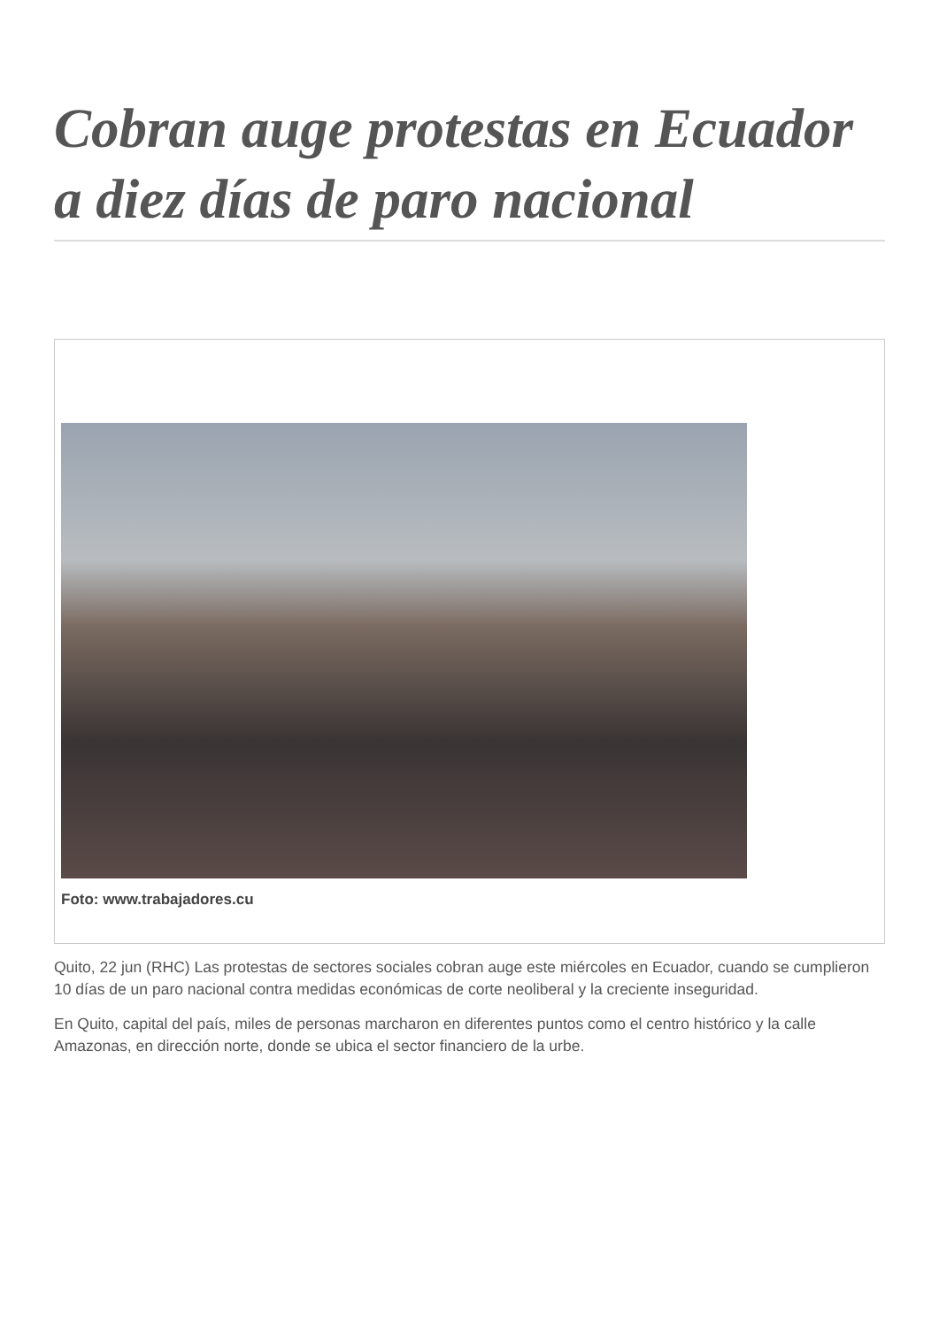Cobran auge protestas en Ecuador a diez días de paro nacional
Foto: www.trabajadores.cu
Quito, 22 jun (RHC) Las protestas de sectores sociales cobran auge este miércoles en Ecuador, cuando se cumplieron 10 días de un paro nacional contra medidas económicas de corte neoliberal y la creciente inseguridad.
En Quito, capital del país, miles de personas marcharon en diferentes puntos como el centro histórico y la calle Amazonas, en dirección norte, donde se ubica el sector financiero de la urbe.